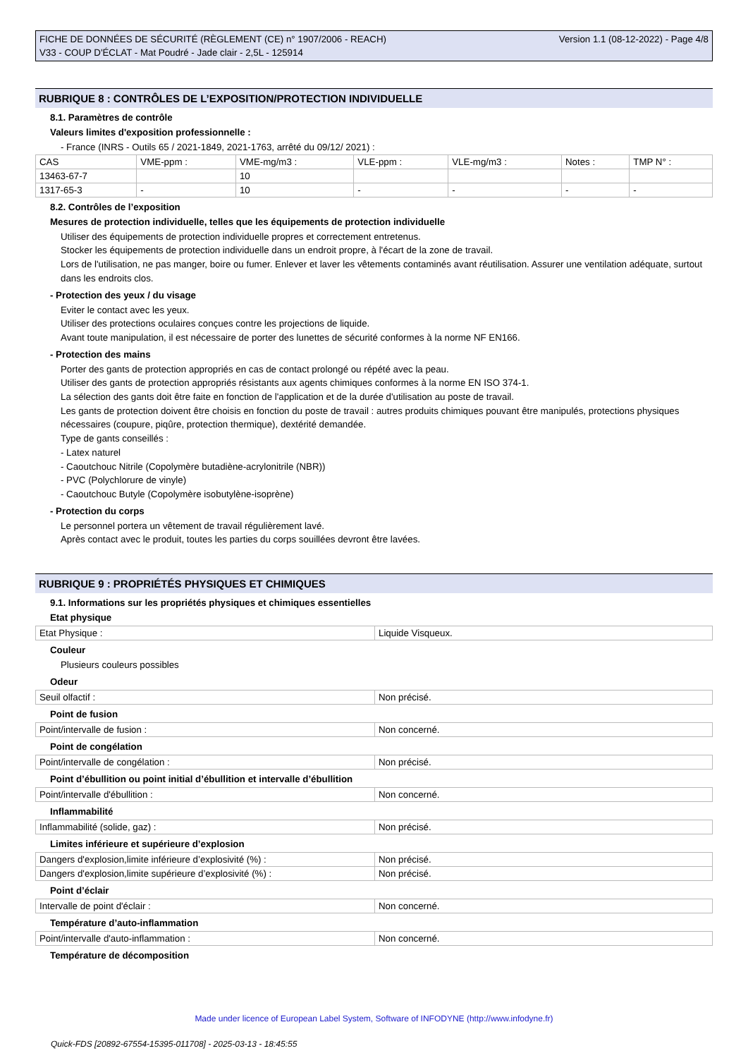FICHE DE DONNÉES DE SÉCURITÉ (RÈGLEMENT (CE) n° 1907/2006 - REACH)
V33 - COUP D'ÉCLAT - Mat Poudré - Jade clair - 2,5L - 125914
Version 1.1 (08-12-2022) - Page 4/8
RUBRIQUE 8 : CONTRÔLES DE L’EXPOSITION/PROTECTION INDIVIDUELLE
8.1. Paramètres de contrôle
Valeurs limites d'exposition professionnelle :
- France (INRS - Outils 65 / 2021-1849, 2021-1763, arrêté du 09/12/ 2021) :
| CAS | VME-ppm : | VME-mg/m3 : | VLE-ppm : | VLE-mg/m3 : | Notes : | TMP N° : |
| 13463-67-7 | | 10 | | | | |
| 1317-65-3 | - | 10 | - | - | - | - |
8.2. Contrôles de l’exposition
Mesures de protection individuelle, telles que les équipements de protection individuelle
Utiliser des équipements de protection individuelle propres et correctement entretenus.
Stocker les équipements de protection individuelle dans un endroit propre, à l'écart de la zone de travail.
Lors de l'utilisation, ne pas manger, boire ou fumer. Enlever et laver les vêtements contaminés avant réutilisation. Assurer une ventilation adéquate, surtout dans les endroits clos.
- Protection des yeux / du visage
Eviter le contact avec les yeux.
Utiliser des protections oculaires conçues contre les projections de liquide.
Avant toute manipulation, il est nécessaire de porter des lunettes de sécurité conformes à la norme NF EN166.
- Protection des mains
Porter des gants de protection appropriés en cas de contact prolongé ou répété avec la peau.
Utiliser des gants de protection appropriés résistants aux agents chimiques conformes à la norme EN ISO 374-1.
La sélection des gants doit être faite en fonction de l'application et de la durée d'utilisation au poste de travail.
Les gants de protection doivent être choisis en fonction du poste de travail : autres produits chimiques pouvant être manipulés, protections physiques nécessaires (coupure, piqûre, protection thermique), dextérité demandée.
Type de gants conseillés :
- Latex naturel
- Caoutchouc Nitrile (Copolymère butadiène-acrylonitrile (NBR))
- PVC (Polychlorure de vinyle)
- Caoutchouc Butyle (Copolymère isobutylène-isoprène)
- Protection du corps
Le personnel portera un vêtement de travail régulièrement lavé.
Après contact avec le produit, toutes les parties du corps souillées devront être lavées.
RUBRIQUE 9 : PROPRIÉTÉS PHYSIQUES ET CHIMIQUES
9.1. Informations sur les propriétés physiques et chimiques essentielles
Etat physique
| Etat Physique : | Liquide Visqueux. |
Couleur
Plusieurs couleurs possibles
Odeur
| Seuil olfactif : | Non précisé. |
Point de fusion
| Point/intervalle de fusion : | Non concerné. |
Point de congélation
| Point/intervalle de congélation : | Non précisé. |
Point d’ébullition ou point initial d’ébullition et intervalle d’ébullition
| Point/intervalle d'ébullition : | Non concerné. |
Inflammabilité
| Inflammabilité (solide, gaz) : | Non précisé. |
Limites inférieure et supérieure d’explosion
| Dangers d'explosion,limite inférieure d’explosivité (%) : | Non précisé. |
| Dangers d'explosion,limite supérieure d’explosivité (%) : | Non précisé. |
Point d’éclair
| Intervalle de point d'éclair : | Non concerné. |
Température d’auto-inflammation
| Point/intervalle d'auto-inflammation : | Non concerné. |
Température de décomposition
Made under licence of European Label System, Software of INFODYNE (http://www.infodyne.fr)
Quick-FDS [20892-67554-15395-011708] - 2025-03-13 - 18:45:55